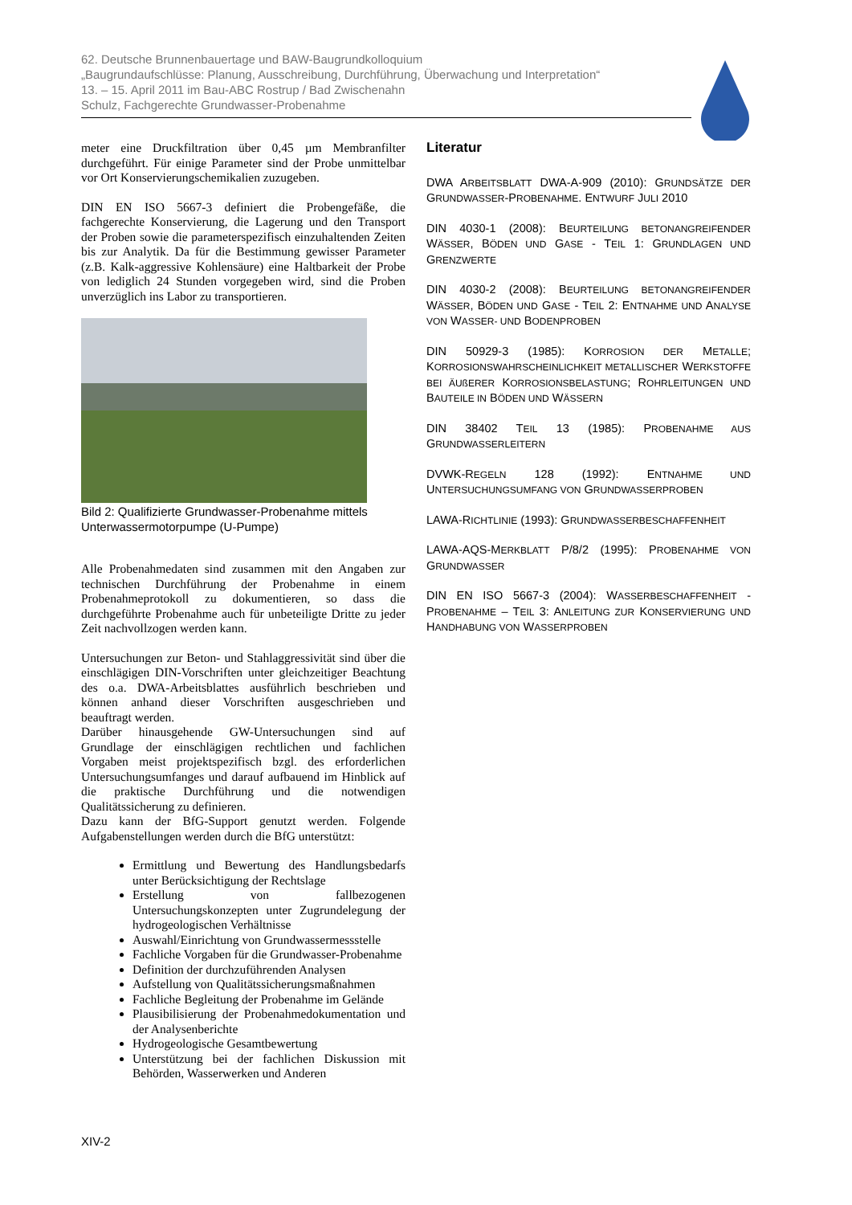62. Deutsche Brunnenbauertage und BAW-Baugrundkolloquium
„Baugrundaufschlüsse: Planung, Ausschreibung, Durchführung, Überwachung und Interpretation“
13. – 15. April 2011 im Bau-ABC Rostrup / Bad Zwischenahn
Schulz, Fachgerechte Grundwasser-Probenahme
meter eine Druckfiltration über 0,45 µm Membranfilter durchgeführt. Für einige Parameter sind der Probe unmittelbar vor Ort Konservierungschemikalien zuzugeben.
DIN EN ISO 5667-3 definiert die Probengefäße, die fachgerechte Konservierung, die Lagerung und den Transport der Proben sowie die parameterspezifisch einzuhaltenden Zeiten bis zur Analytik. Da für die Bestimmung gewisser Parameter (z.B. Kalk-aggressive Kohlensäure) eine Haltbarkeit der Probe von lediglich 24 Stunden vorgegeben wird, sind die Proben unverzüglich ins Labor zu transportieren.
Bild 2: Qualifizierte Grundwasser-Probenahme mittels Unterwassermotorpumpe (U-Pumpe)
Alle Probenahmedaten sind zusammen mit den Angaben zur technischen Durchführung der Probenahme in einem Probenahmeprotokoll zu dokumentieren, so dass die durchgeführte Probenahme auch für unbeteiligte Dritte zu jeder Zeit nachvollzogen werden kann.
Untersuchungen zur Beton- und Stahlaggressivität sind über die einschlägigen DIN-Vorschriften unter gleichzeitiger Beachtung des o.a. DWA-Arbeitsblattes ausführlich beschrieben und können anhand dieser Vorschriften ausgeschrieben und beauftragt werden.
Darüber hinausgehende GW-Untersuchungen sind auf Grundlage der einschlägigen rechtlichen und fachlichen Vorgaben meist projektspezifisch bzgl. des erforderlichen Untersuchungsumfanges und darauf aufbauend im Hinblick auf die praktische Durchführung und die notwendigen Qualitätssicherung zu definieren.
Dazu kann der BfG-Support genutzt werden. Folgende Aufgabenstellungen werden durch die BfG unterstützt:
Ermittlung und Bewertung des Handlungsbedarfs unter Berücksichtigung der Rechtslage
Erstellung von fallbezogenen Untersuchungskonzepten unter Zugrundelegung der hydrogeologischen Verhältnisse
Auswahl/Einrichtung von Grundwassermessstelle
Fachliche Vorgaben für die Grundwasser-Probenahme
Definition der durchzuführenden Analysen
Aufstellung von Qualitätssicherungsmaßnahmen
Fachliche Begleitung der Probenahme im Gelände
Plausibilisierung der Probenahmedokumentation und der Analysenberichte
Hydrogeologische Gesamtbewertung
Unterstützung bei der fachlichen Diskussion mit Behörden, Wasserwerken und Anderen
Literatur
DWA ARBEITSBLATT DWA-A-909 (2010): GRUNDSÄTZE DER GRUNDWASSER-PROBENAHME. ENTWURF JULI 2010
DIN 4030-1 (2008): BEURTEILUNG BETONANGREIFENDER WÄSSER, BÖDEN UND GASE - TEIL 1: GRUNDLAGEN UND GRENZWERTE
DIN 4030-2 (2008): BEURTEILUNG BETONANGREIFENDER WÄSSER, BÖDEN UND GASE - TEIL 2: ENTNAHME UND ANALYSE VON WASSER- UND BODENPROBEN
DIN 50929-3 (1985): KORROSION DER METALLE; KORROSIONSWAHRSCHEINLICHKEIT METALLISCHER WERKSTOFFE BEI ÄUßERER KORROSIONSBELASTUNG; ROHRLEITUNGEN UND BAUTEILE IN BÖDEN UND WÄSSERN
DIN 38402 TEIL 13 (1985): PROBENAHME AUS GRUNDWASSERLEITERN
DVWK-REGELN 128 (1992): ENTNAHME UND UNTERSUCHUNGSUMFANG VON GRUNDWASSERPROBEN
LAWA-RICHTLINIE (1993): GRUNDWASSERBESCHAFFENHEIT
LAWA-AQS-MERKBLATT P/8/2 (1995): PROBENAHME VON GRUNDWASSER
DIN EN ISO 5667-3 (2004): WASSERBESCHAFFENHEIT - PROBENAHME – TEIL 3: ANLEITUNG ZUR KONSERVIERUNG UND HANDHABUNG VON WASSERPROBEN
XIV-2